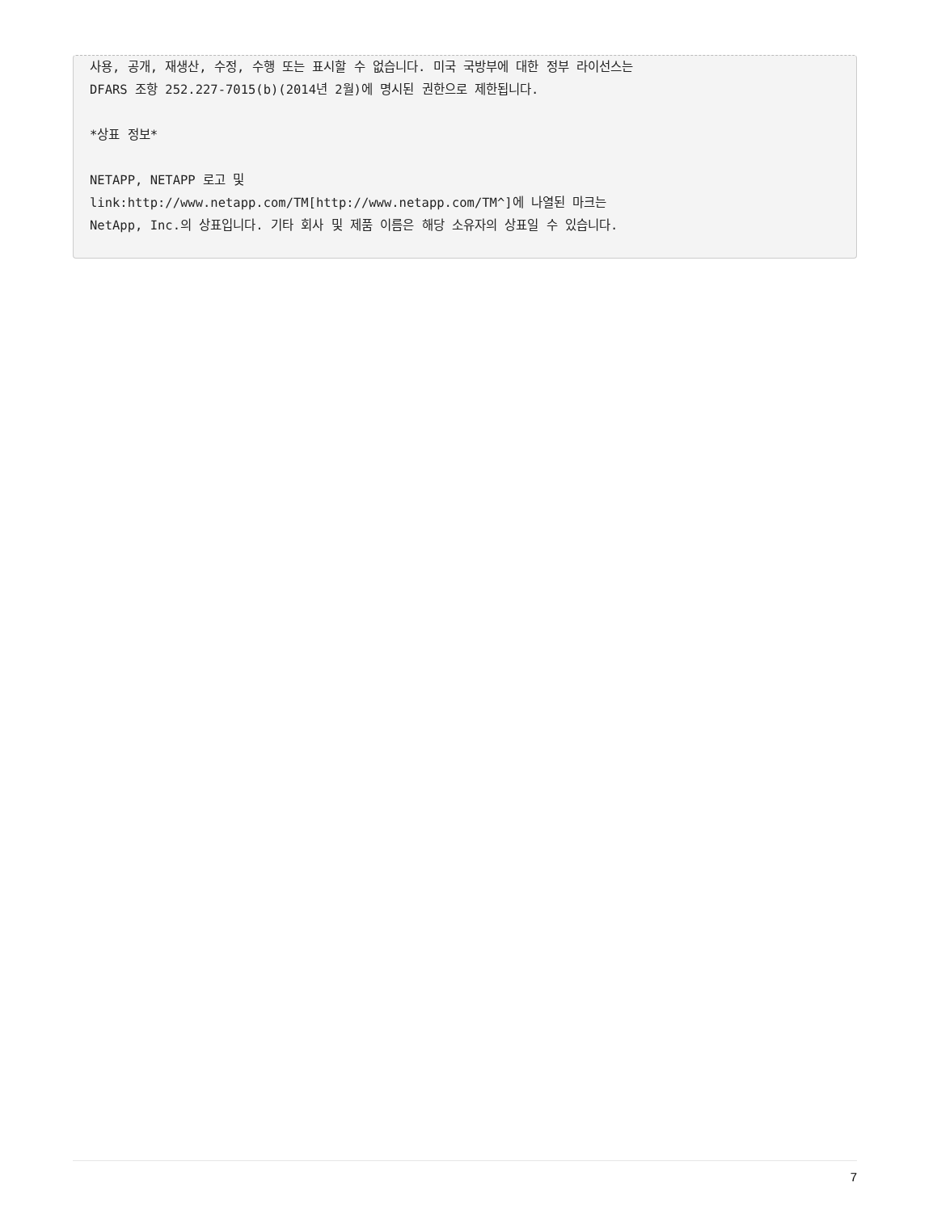사용, 공개, 재생산, 수정, 수행 또는 표시할 수 없습니다. 미국 국방부에 대한 정부 라이선스는
DFARS 조항 252.227-7015(b)(2014년 2월)에 명시된 권한으로 제한됩니다.

*상표 정보*

NETAPP, NETAPP 로고 및
link:http://www.netapp.com/TM[http://www.netapp.com/TM^]에 나열된 마크는
NetApp, Inc.의 상표입니다. 기타 회사 및 제품 이름은 해당 소유자의 상표일 수 있습니다.
7